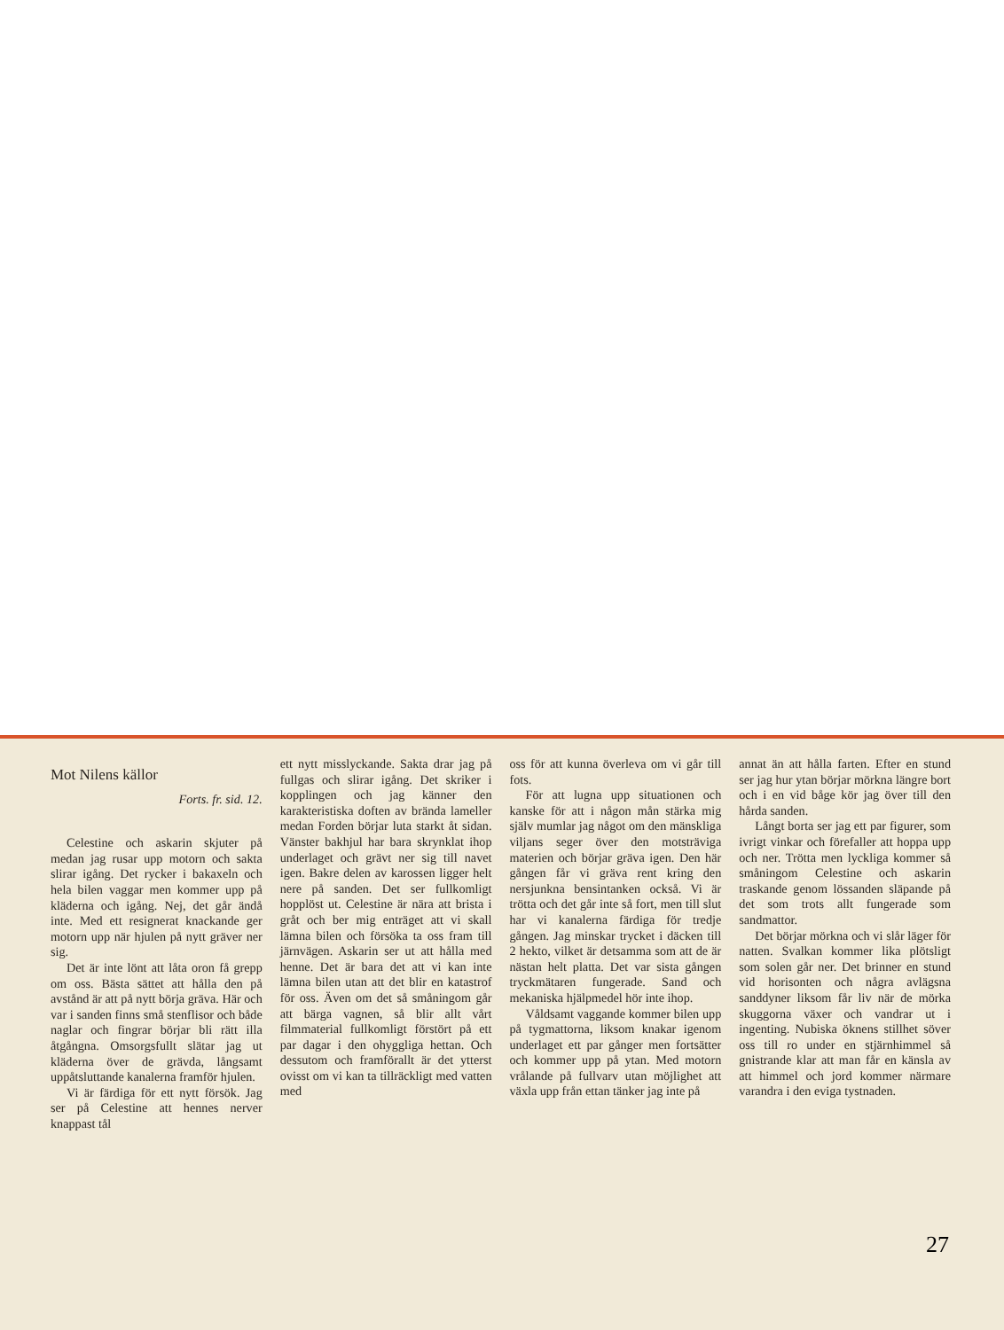Mot Nilens källor
Forts. fr. sid. 12.
Celestine och askarin skjuter på medan jag rusar upp motorn och sakta slirar igång. Det rycker i bakaxeln och hela bilen vaggar men kommer upp på kläderna och igång. Nej, det går ändå inte. Med ett resignerat knackande ger motorn upp när hjulen på nytt gräver ner sig.
Det är inte lönt att låta oron få grepp om oss. Bästa sättet att hålla den på avstånd är att på nytt börja gräva. Här och var i sanden finns små stenflisor och både naglar och fingrar börjar bli rätt illa åtgångna. Omsorgsfullt slätar jag ut kläderna över de grävda, långsamt uppåtsluttande kanalerna framför hjulen.
Vi är färdiga för ett nytt försök. Jag ser på Celestine att hennes nerver knappast tål
ett nytt misslyckande. Sakta drar jag på fullgas och slirar igång. Det skriker i kopplingen och jag känner den karakteristiska doften av brända lameller medan Forden börjar luta starkt åt sidan. Vänster bakhjul har bara skrynklat ihop underlaget och grävt ner sig till navet igen. Bakre delen av karossen ligger helt nere på sanden. Det ser fullkomligt hopplöst ut. Celestine är nära att brista i gråt och ber mig enträget att vi skall lämna bilen och försöka ta oss fram till järnvägen. Askarin ser ut att hålla med henne. Det är bara det att vi kan inte lämna bilen utan att det blir en katastrof för oss. Även om det så småningom går att bärga vagnen, så blir allt vårt filmmaterial fullkomligt förstört på ett par dagar i den ohyggliga hettan. Och dessutom och framförallt är det ytterst ovisst om vi kan ta tillräckligt med vatten med
oss för att kunna överleva om vi går till fots.
För att lugna upp situationen och kanske för att i någon mån stärka mig själv mumlar jag något om den mänskliga viljans seger över den motsträviga materien och börjar gräva igen. Den här gången får vi gräva rent kring den nersjunkna bensintanken också. Vi är trötta och det går inte så fort, men till slut har vi kanalerna färdiga för tredje gången. Jag minskar trycket i däcken till 2 hekto, vilket är detsamma som att de är nästan helt platta. Det var sista gången tryckmätaren fungerade. Sand och mekaniska hjälpmedel hör inte ihop.
Våldsamt vaggande kommer bilen upp på tygmattorna, liksom knakar igenom underlaget ett par gånger men fortsätter och kommer upp på ytan. Med motorn vrålande på fullvarv utan möjlighet att växla upp från ettan tänker jag inte på
annat än att hålla farten. Efter en stund ser jag hur ytan börjar mörkna längre bort och i en vid båge kör jag över till den hårda sanden.
Långt borta ser jag ett par figurer, som ivrigt vinkar och förefaller att hoppa upp och ner. Trötta men lyckliga kommer så småningom Celestine och askarin traskande genom lössanden släpande på det som trots allt fungerade som sandmattor.
Det börjar mörkna och vi slår läger för natten. Svalkan kommer lika plötsligt som solen går ner. Det brinner en stund vid horisonten och några avlägsna sanddyner liksom får liv när de mörka skuggorna växer och vandrar ut i ingenting. Nubiska öknens stillhet söver oss till ro under en stjärnhimmel så gnistrande klar att man får en känsla av att himmel och jord kommer närmare varandra i den eviga tystnaden.
27